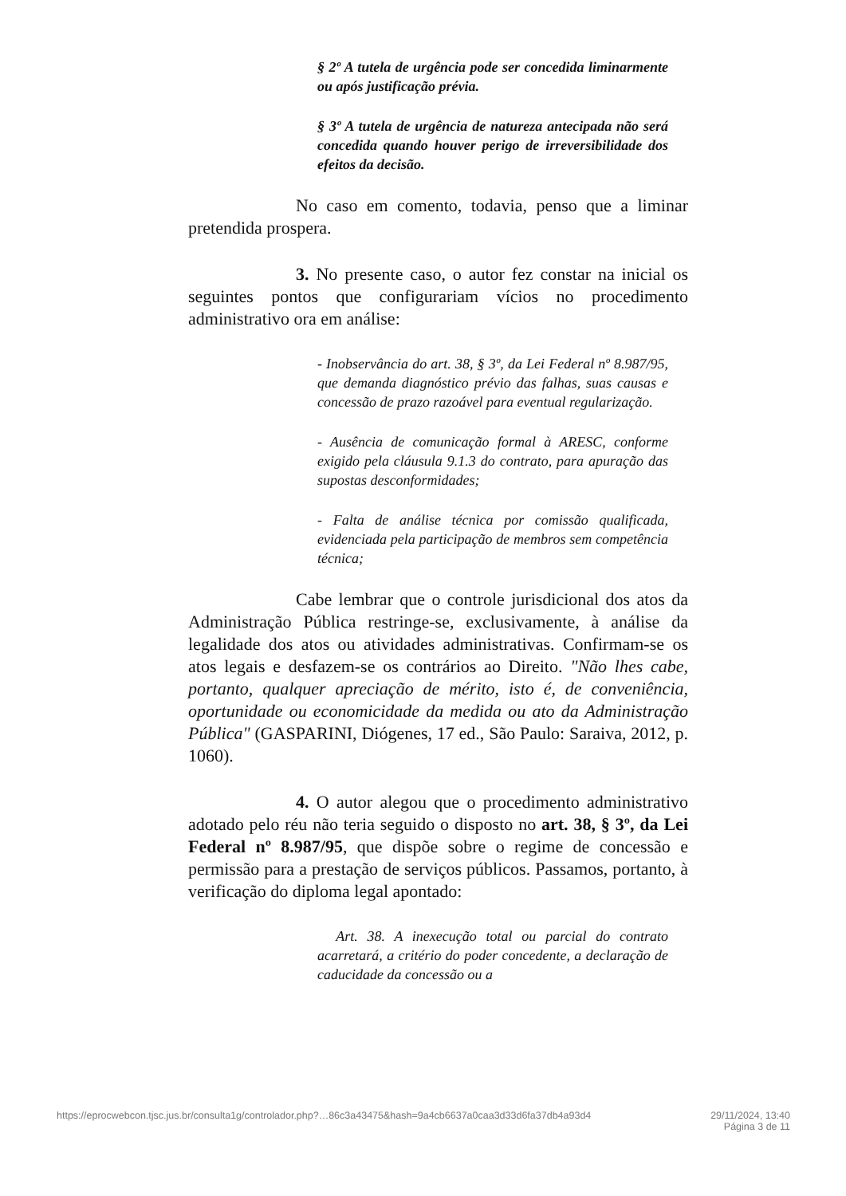§ 2º A tutela de urgência pode ser concedida liminarmente ou após justificação prévia.
§ 3º A tutela de urgência de natureza antecipada não será concedida quando houver perigo de irreversibilidade dos efeitos da decisão.
No caso em comento, todavia, penso que a liminar pretendida prospera.
3. No presente caso, o autor fez constar na inicial os seguintes pontos que configurariam vícios no procedimento administrativo ora em análise:
- Inobservância do art. 38, § 3º, da Lei Federal nº 8.987/95, que demanda diagnóstico prévio das falhas, suas causas e concessão de prazo razoável para eventual regularização.
- Ausência de comunicação formal à ARESC, conforme exigido pela cláusula 9.1.3 do contrato, para apuração das supostas desconformidades;
- Falta de análise técnica por comissão qualificada, evidenciada pela participação de membros sem competência técnica;
Cabe lembrar que o controle jurisdicional dos atos da Administração Pública restringe-se, exclusivamente, à análise da legalidade dos atos ou atividades administrativas. Confirmam-se os atos legais e desfazem-se os contrários ao Direito. "Não lhes cabe, portanto, qualquer apreciação de mérito, isto é, de conveniência, oportunidade ou economicidade da medida ou ato da Administração Pública" (GASPARINI, Diógenes, 17 ed., São Paulo: Saraiva, 2012, p. 1060).
4. O autor alegou que o procedimento administrativo adotado pelo réu não teria seguido o disposto no art. 38, § 3º, da Lei Federal nº 8.987/95, que dispõe sobre o regime de concessão e permissão para a prestação de serviços públicos. Passamos, portanto, à verificação do diploma legal apontado:
Art. 38. A inexecução total ou parcial do contrato acarretará, a critério do poder concedente, a declaração de caducidade da concessão ou a
https://eprocwebcon.tjsc.jus.br/consulta1g/controlador.php?…86c3a43475&hash=9a4cb6637a0caa3d33d6fa37db4a93d4 29/11/2024, 13:40
Página 3 de 11